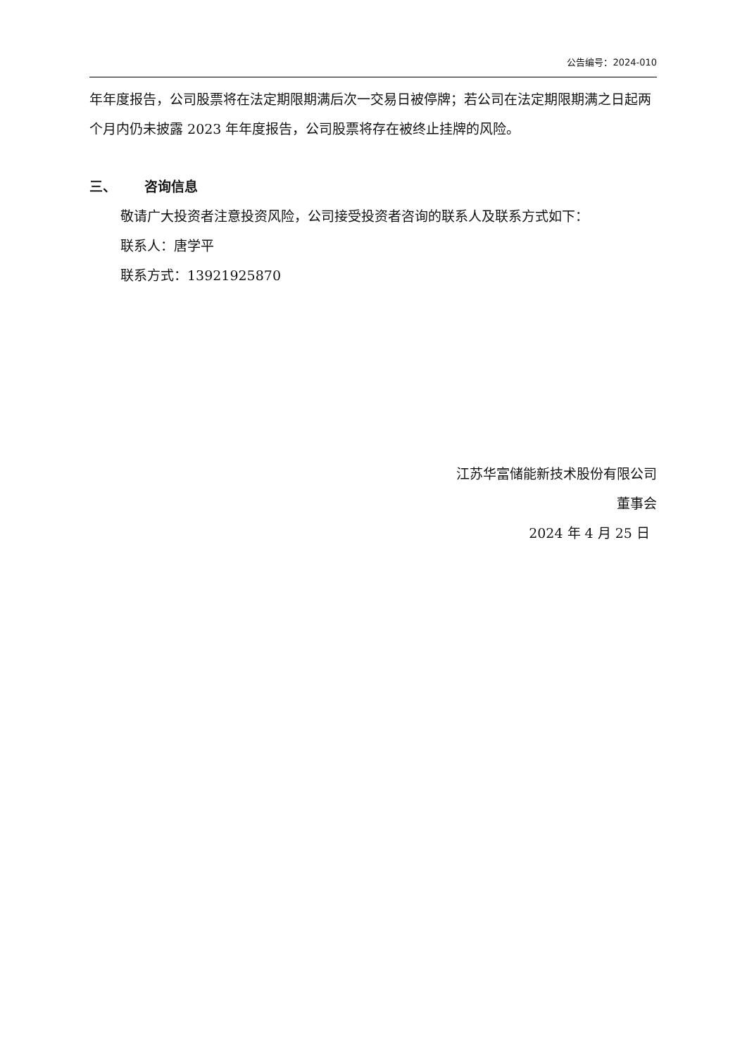公告编号：2024-010
年年度报告，公司股票将在法定期限期满后次一交易日被停牌；若公司在法定期限期满之日起两个月内仍未披露 2023 年年度报告，公司股票将存在被终止挂牌的风险。
三、 咨询信息
敬请广大投资者注意投资风险，公司接受投资者咨询的联系人及联系方式如下：
联系人：唐学平
联系方式：13921925870
江苏华富储能新技术股份有限公司
董事会
2024 年 4 月 25 日